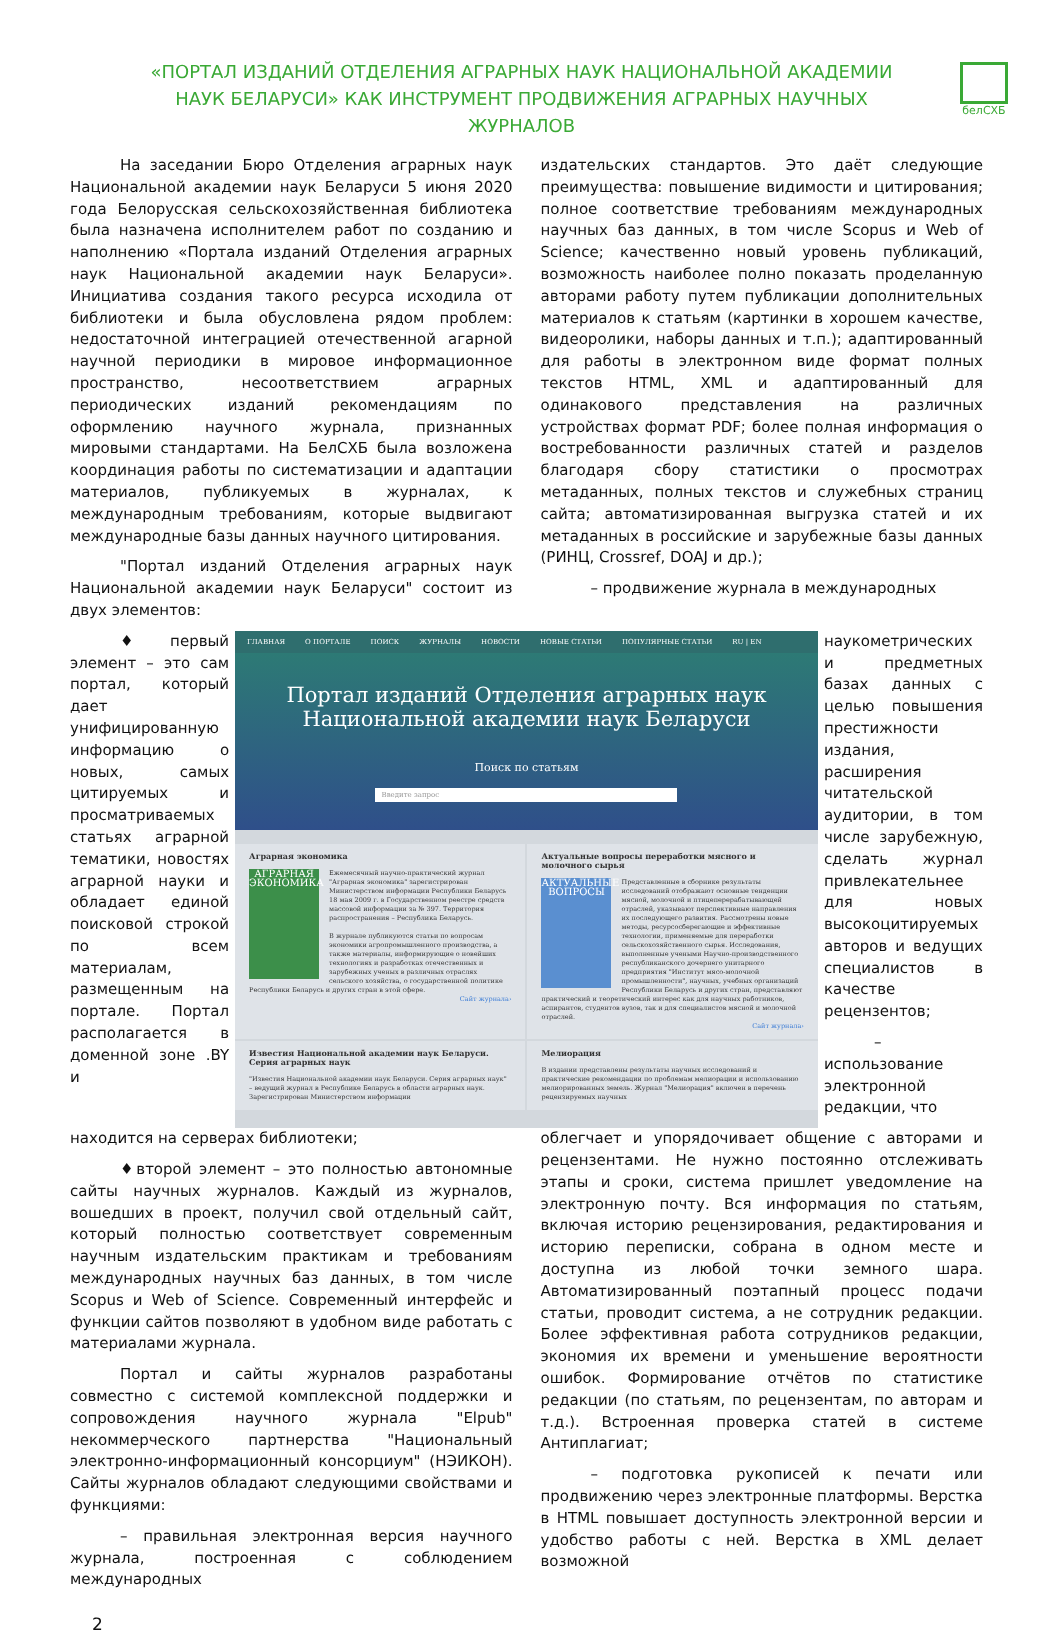белСХБ
«ПОРТАЛ ИЗДАНИЙ ОТДЕЛЕНИЯ АГРАРНЫХ НАУК НАЦИОНАЛЬНОЙ АКАДЕМИИ НАУК БЕЛАРУСИ» КАК ИНСТРУМЕНТ ПРОДВИЖЕНИЯ АГРАРНЫХ НАУЧНЫХ ЖУРНАЛОВ
На заседании Бюро Отделения аграрных наук Национальной академии наук Беларуси 5 июня 2020 года Белорусская сельскохозяйственная библиотека была назначена исполнителем работ по созданию и наполнению «Портала изданий Отделения аграрных наук Национальной академии наук Беларуси». Инициатива создания такого ресурса исходила от библиотеки и была обусловлена рядом проблем: недостаточной интеграцией отечественной агарной научной периодики в мировое информационное пространство, несоответствием аграрных периодических изданий рекомендациям по оформлению научного журнала, признанных мировыми стандартами. На БелСХБ была возложена координация работы по систематизации и адаптации материалов, публикуемых в журналах, к международным требованиям, которые выдвигают международные базы данных научного цитирования.
"Портал изданий Отделения аграрных наук Национальной академии наук Беларуси" состоит из двух элементов:
издательских стандартов. Это даёт следующие преимущества: повышение видимости и цитирования; полное соответствие требованиям международных научных баз данных, в том числе Scopus и Web of Science; качественно новый уровень публикаций, возможность наиболее полно показать проделанную авторами работу путем публикации дополнительных материалов к статьям (картинки в хорошем качестве, видеоролики, наборы данных и т.п.); адаптированный для работы в электронном виде формат полных текстов HTML, XML и адаптированный для одинакового представления на различных устройствах формат PDF; более полная информация о востребованности различных статей и разделов благодаря сбору статистики о просмотрах метаданных, полных текстов и служебных страниц сайта; автоматизированная выгрузка статей и их метаданных в российские и зарубежные базы данных (РИНЦ, Crossref, DOAJ и др.);
– продвижение журнала в международных
♦первый элемент – это сам портал, который дает унифицированную информацию о новых, самых цитируемых и просматриваемых статьях аграрной тематики, новостях аграрной науки и обладает единой поисковой строкой по всем материалам, размещенным на портале. Портал располагается в доменной зоне .BY и
ГЛАВНАЯ О ПОРТАЛЕ ПОИСК ЖУРНАЛЫ НОВОСТИ НОВЫЕ СТАТЬИ ПОПУЛЯРНЫЕ СТАТЬИ RU | EN
Портал изданий Отделения аграрных наук
Национальной академии наук Беларуси
Поиск по статьям
Введите запрос
Аграрная экономика
АГРАРНАЯ ЭКОНОМИКА
Ежемесячный научно-практический журнал "Аграрная экономика" зарегистрирован Министерством информации Республики Беларусь 18 мая 2009 г. в Государственном реестре средств массовой информации за № 397. Территория распространения – Республика Беларусь.
В журнале публикуются статьи по вопросам экономики агропромышленного производства, а также материалы, информирующие о новейших технологиях и разработках отечественных и зарубежных ученых в различных отраслях сельского хозяйства, о государственной политике Республики Беларусь и других стран в этой сфере.
Сайт журнала›
Актуальные вопросы переработки мясного и молочного сырья
АКТУАЛЬНЫЕ ВОПРОСЫ
Представленные в сборнике результаты исследований отображают основные тенденции мясной, молочной и птицеперерабатывающей отраслей, указывают перспективные направления их последующего развития. Рассмотрены новые методы, ресурсосберегающие и эффективные технологии, применяемые для переработки сельскохозяйственного сырья. Исследования, выполненные учеными Научно-производственного республиканского дочернего унитарного предприятия "Институт мясо-молочной промышленности", научных, учебных организаций Республики Беларусь и других стран, представляют практический и теоретический интерес как для научных работников, аспирантов, студентов вузов, так и для специалистов мясной и молочной отраслей.
Сайт журнала›
Известия Национальной академии наук Беларуси. Серия аграрных наук
"Известия Национальной академии наук Беларуси. Серия аграрных наук" – ведущий журнал в Республике Беларусь в области аграрных наук. Зарегистрирован Министерством информации
Мелиорация
В издании представлены результаты научных исследований и практические рекомендации по проблемам мелиорации и использованию мелиорированных земель. Журнал "Мелиорация" включен в перечень рецензируемых научных
наукометрических и предметных базах данных с целью повышения престижности издания, расширения читательской аудитории, в том числе зарубежную, сделать журнал привлекательнее для новых высокоцитируемых авторов и ведущих специалистов в качестве рецензентов;
– использование электронной редакции, что
находится на серверах библиотеки;
♦второй элемент – это полностью автономные сайты научных журналов. Каждый из журналов, вошедших в проект, получил свой отдельный сайт, который полностью соответствует современным научным издательским практикам и требованиям международных научных баз данных, в том числе Scopus и Web of Science. Современный интерфейс и функции сайтов позволяют в удобном виде работать с материалами журнала.
Портал и сайты журналов разработаны совместно с системой комплексной поддержки и сопровождения научного журнала "Elpub" некоммерческого партнерства "Национальный электронно-информационный консорциум" (НЭИКОН). Сайты журналов обладают следующими свойствами и функциями:
– правильная электронная версия научного журнала, построенная с соблюдением международных
облегчает и упорядочивает общение с авторами и рецензентами. Не нужно постоянно отслеживать этапы и сроки, система пришлет уведомление на электронную почту. Вся информация по статьям, включая историю рецензирования, редактирования и историю переписки, собрана в одном месте и доступна из любой точки земного шара. Автоматизированный поэтапный процесс подачи статьи, проводит система, а не сотрудник редакции. Более эффективная работа сотрудников редакции, экономия их времени и уменьшение вероятности ошибок. Формирование отчётов по статистике редакции (по статьям, по рецензентам, по авторам и т.д.). Встроенная проверка статей в системе Антиплагиат;
– подготовка рукописей к печати или продвижению через электронные платформы. Верстка в HTML повышает доступность электронной версии и удобство работы с ней. Верстка в XML делает возможной
2